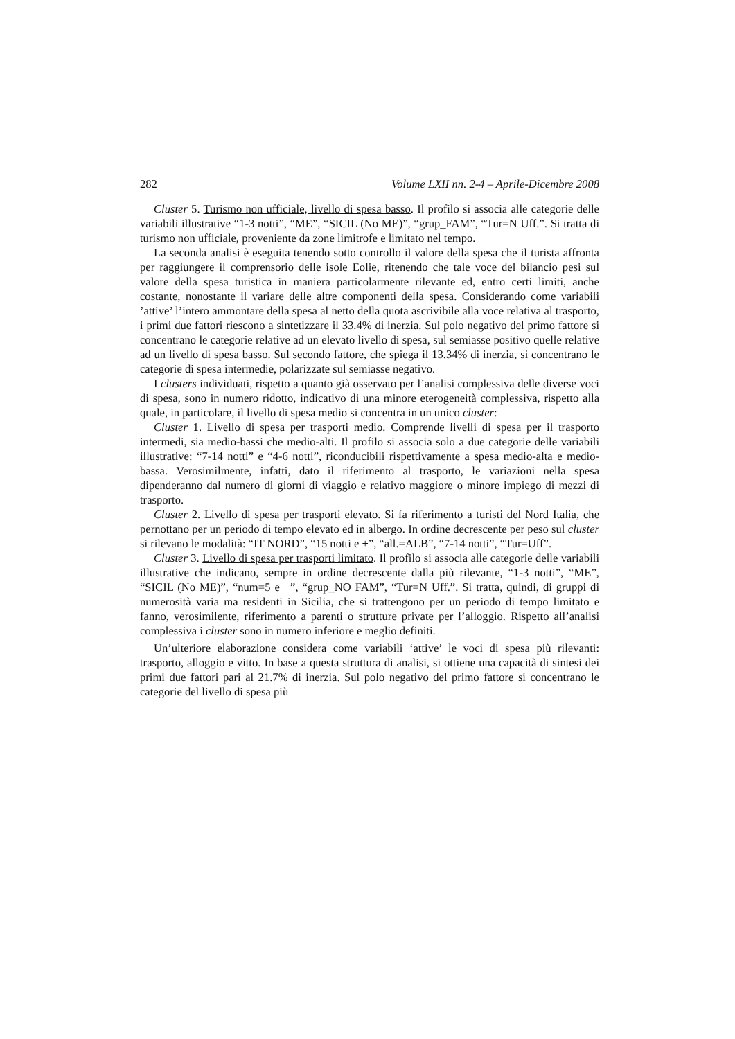282 Volume LXII nn. 2-4 – Aprile-Dicembre 2008
Cluster 5. Turismo non ufficiale, livello di spesa basso. Il profilo si associa alle categorie delle variabili illustrative “1-3 notti”, “ME”, “SICIL (No ME)”, “grup_FAM”, “Tur=N Uff.”. Si tratta di turismo non ufficiale, proveniente da zone limitrofe e limitato nel tempo.
La seconda analisi è eseguita tenendo sotto controllo il valore della spesa che il turista affronta per raggiungere il comprensorio delle isole Eolie, ritenendo che tale voce del bilancio pesi sul valore della spesa turistica in maniera particolarmente rilevante ed, entro certi limiti, anche costante, nonostante il variare delle altre componenti della spesa. Considerando come variabili ’attive’ l’intero ammontare della spesa al netto della quota ascrivibile alla voce relativa al trasporto, i primi due fattori riescono a sintetizzare il 33.4% di inerzia. Sul polo negativo del primo fattore si concentrano le categorie relative ad un elevato livello di spesa, sul semiasse positivo quelle relative ad un livello di spesa basso. Sul secondo fattore, che spiega il 13.34% di inerzia, si concentrano le categorie di spesa intermedie, polarizzate sul semiasse negativo.
I clusters individuati, rispetto a quanto già osservato per l’analisi complessiva delle diverse voci di spesa, sono in numero ridotto, indicativo di una minore eterogeneità complessiva, rispetto alla quale, in particolare, il livello di spesa medio si concentra in un unico cluster:
Cluster 1. Livello di spesa per trasporti medio. Comprende livelli di spesa per il trasporto intermedi, sia medio-bassi che medio-alti. Il profilo si associa solo a due categorie delle variabili illustrative: “7-14 notti” e “4-6 notti”, riconducibili rispettivamente a spesa medio-alta e medio-bassa. Verosimilmente, infatti, dato il riferimento al trasporto, le variazioni nella spesa dipenderanno dal numero di giorni di viaggio e relativo maggiore o minore impiego di mezzi di trasporto.
Cluster 2. Livello di spesa per trasporti elevato. Si fa riferimento a turisti del Nord Italia, che pernottano per un periodo di tempo elevato ed in albergo. In ordine decrescente per peso sul cluster si rilevano le modalità: “IT NORD”, “15 notti e +”, “all.=ALB”, “7-14 notti”, “Tur=Uff”.
Cluster 3. Livello di spesa per trasporti limitato. Il profilo si associa alle categorie delle variabili illustrative che indicano, sempre in ordine decrescente dalla più rilevante, “1-3 notti”, “ME”, “SICIL (No ME)”, “num=5 e +”, “grup_NO FAM”, “Tur=N Uff.”. Si tratta, quindi, di gruppi di numerosità varia ma residenti in Sicilia, che si trattengono per un periodo di tempo limitato e fanno, verosimilente, riferimento a parenti o strutture private per l’alloggio. Rispetto all’analisi complessiva i cluster sono in numero inferiore e meglio definiti.
Un’ulteriore elaborazione considera come variabili ‘attive’ le voci di spesa più rilevanti: trasporto, alloggio e vitto. In base a questa struttura di analisi, si ottiene una capacità di sintesi dei primi due fattori pari al 21.7% di inerzia. Sul polo negativo del primo fattore si concentrano le categorie del livello di spesa più